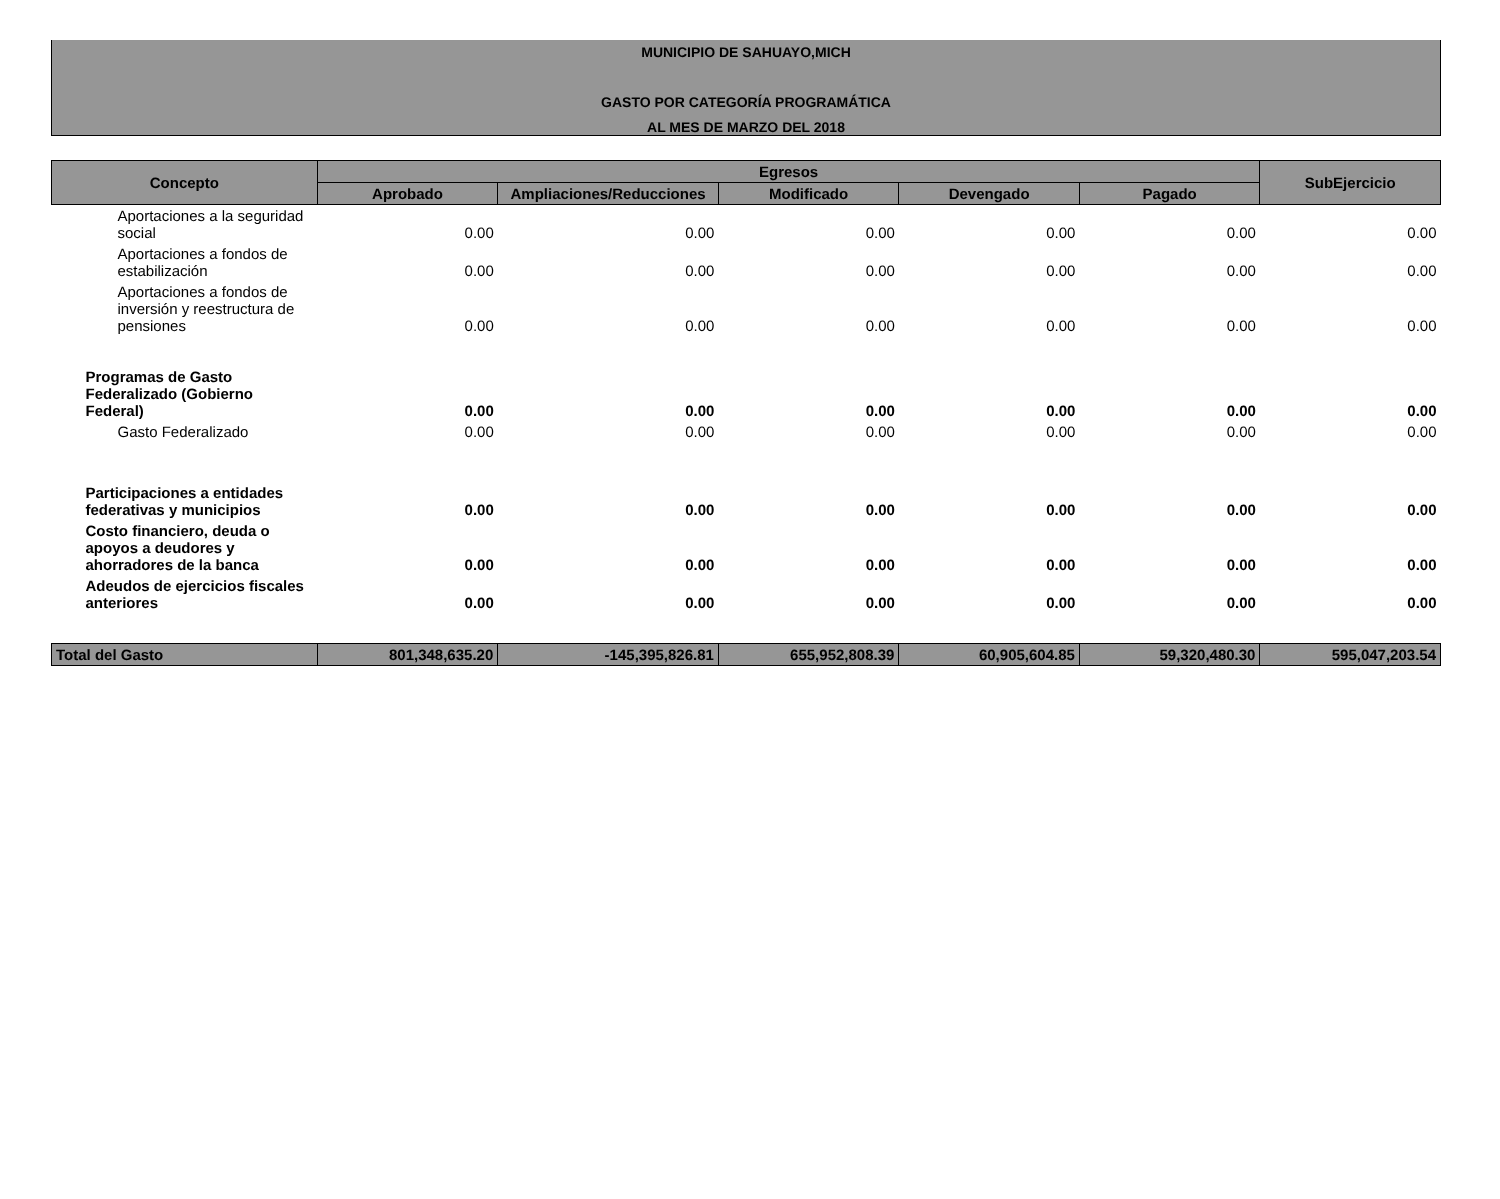MUNICIPIO DE SAHUAYO,MICH
GASTO POR CATEGORÍA PROGRAMÁTICA
AL MES DE MARZO DEL 2018
| Concepto | Egresos | | | | | SubEjercicio |
| --- | --- | --- | --- | --- | --- | --- |
| | Aprobado | Ampliaciones/Reducciones | Modificado | Devengado | Pagado | |
| Aportaciones a la seguridad social | 0.00 | 0.00 | 0.00 | 0.00 | 0.00 | 0.00 |
| Aportaciones a fondos de estabilización | 0.00 | 0.00 | 0.00 | 0.00 | 0.00 | 0.00 |
| Aportaciones a fondos de inversión y reestructura de pensiones | 0.00 | 0.00 | 0.00 | 0.00 | 0.00 | 0.00 |
| Programas de Gasto Federalizado (Gobierno Federal) | 0.00 | 0.00 | 0.00 | 0.00 | 0.00 | 0.00 |
| Gasto Federalizado | 0.00 | 0.00 | 0.00 | 0.00 | 0.00 | 0.00 |
| Participaciones a entidades federativas y municipios | 0.00 | 0.00 | 0.00 | 0.00 | 0.00 | 0.00 |
| Costo financiero, deuda o apoyos a deudores y ahorradores de la banca | 0.00 | 0.00 | 0.00 | 0.00 | 0.00 | 0.00 |
| Adeudos de ejercicios fiscales anteriores | 0.00 | 0.00 | 0.00 | 0.00 | 0.00 | 0.00 |
| Total del Gasto | 801,348,635.20 | -145,395,826.81 | 655,952,808.39 | 60,905,604.85 | 59,320,480.30 | 595,047,203.54 |